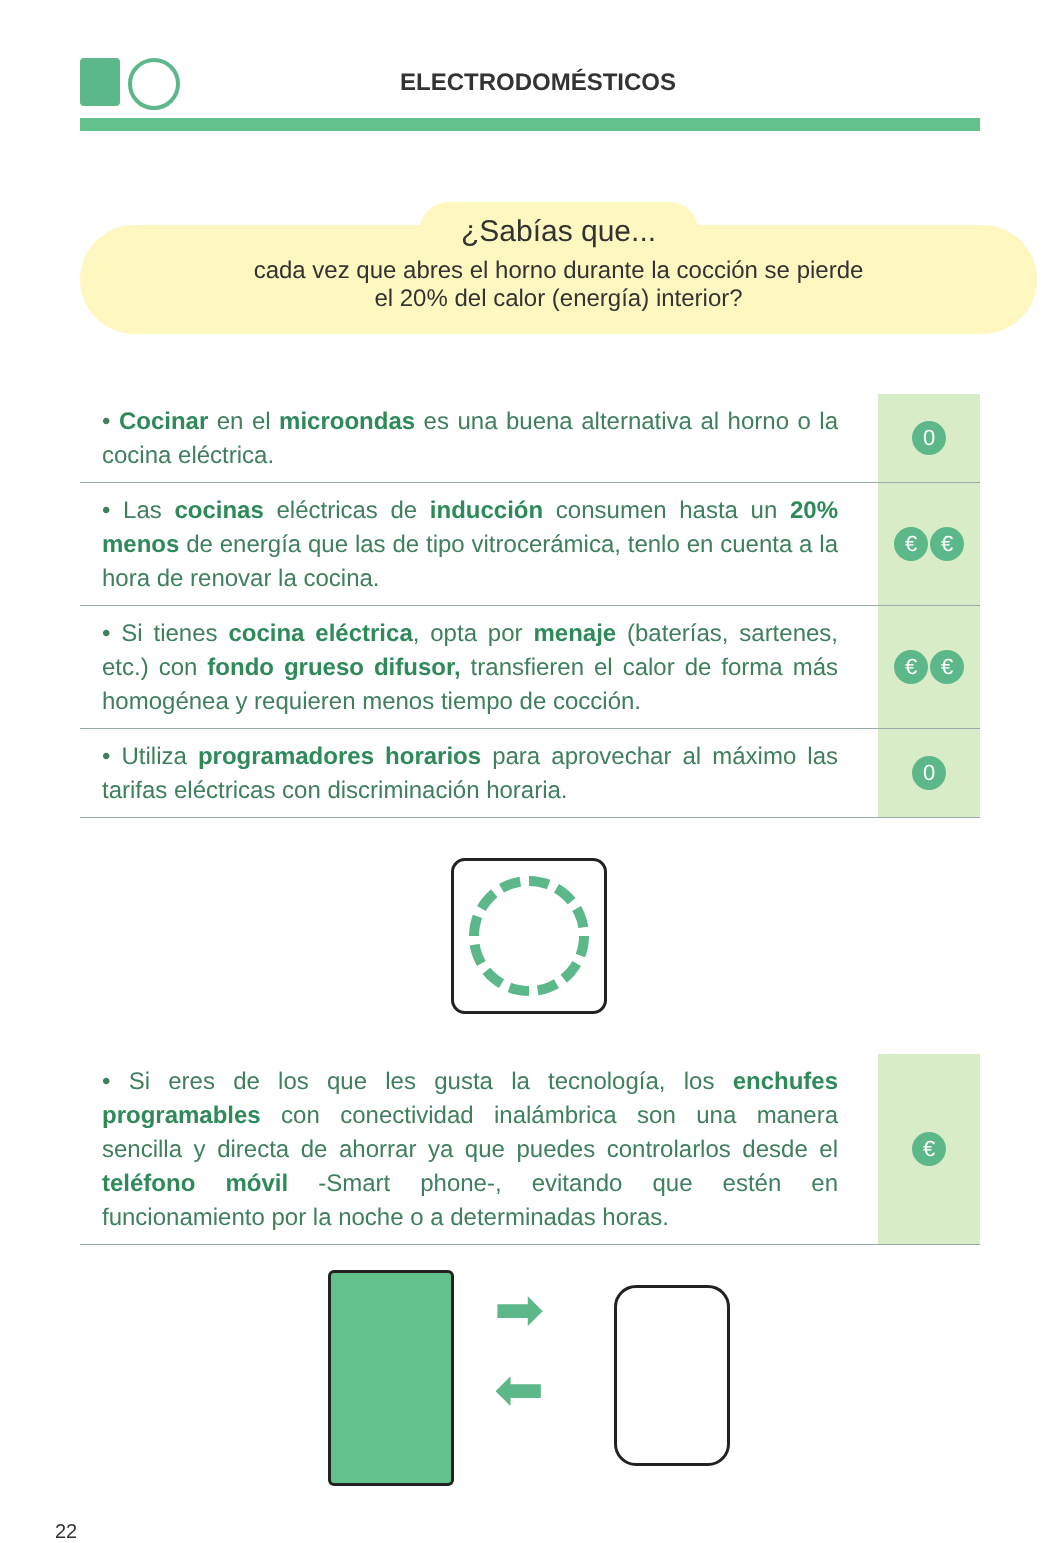ELECTRODOMÉSTICOS
¿Sabías que...
cada vez que abres el horno durante la cocción se pierde
el 20% del calor (energía) interior?
• Cocinar en el microondas es una buena alternativa al horno o la cocina eléctrica.
0
• Las cocinas eléctricas de inducción consumen hasta un 20% menos de energía que las de tipo vitrocerámica, tenlo en cuenta a la hora de renovar la cocina.
€ €
• Si tienes cocina eléctrica, opta por menaje (baterías, sartenes, etc.) con fondo grueso difusor, transfieren el calor de forma más homogénea y requieren menos tiempo de cocción.
€ €
• Utiliza programadores horarios para aprovechar al máximo las tarifas eléctricas con discriminación horaria.
0
• Si eres de los que les gusta la tecnología, los enchufes programables con conectividad inalámbrica son una manera sencilla y directa de ahorrar ya que puedes controlarlos desde el teléfono móvil -Smart phone-, evitando que estén en funcionamiento por la noche o a determinadas horas.
€
➡
⬅
22